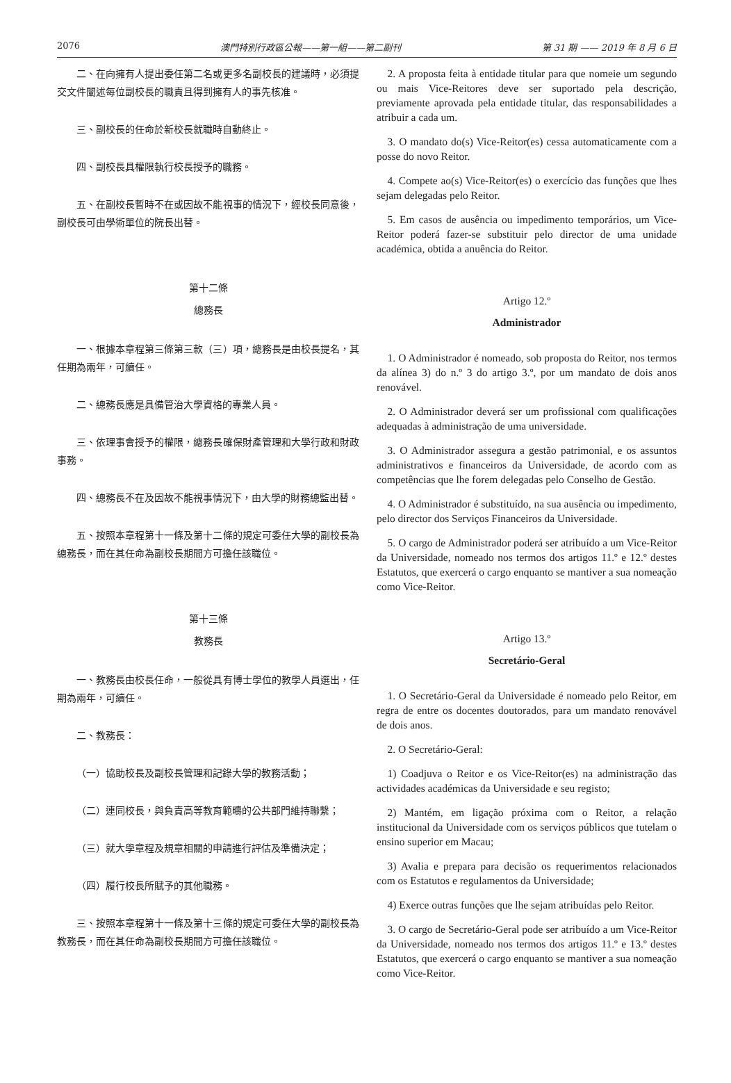2076 澳門特別行政區公報——第一組——第二副刊 第 31 期 —— 2019 年 8 月 6 日
二、在向擁有人提出委任第二名或更多名副校長的建議時，必須提交文件闡述每位副校長的職責且得到擁有人的事先核准。
三、副校長的任命於新校長就職時自動終止。
四、副校長具權限執行校長授予的職務。
五、在副校長暫時不在或因故不能視事的情況下，經校長同意後，副校長可由學術單位的院長出替。
第十二條
總務長
一、根據本章程第三條第三款（三）項，總務長是由校長提名，其任期為兩年，可續任。
二、總務長應是具備管治大學資格的專業人員。
三、依理事會授予的權限，總務長確保財產管理和大學行政和財政事務。
四、總務長不在及因故不能視事情況下，由大學的財務總監出替。
五、按照本章程第十一條及第十二條的規定可委任大學的副校長為總務長，而在其任命為副校長期間方可擔任該職位。
第十三條
教務長
一、教務長由校長任命，一般從具有博士學位的教學人員選出，任期為兩年，可續任。
二、教務長：
（一）協助校長及副校長管理和記錄大學的教務活動；
（二）連同校長，與負責高等教育範疇的公共部門維持聯繫；
（三）就大學章程及規章相關的申請進行評估及準備決定；
（四）履行校長所賦予的其他職務。
三、按照本章程第十一條及第十三條的規定可委任大學的副校長為教務長，而在其任命為副校長期間方可擔任該職位。
2. A proposta feita à entidade titular para que nomeie um segundo ou mais Vice-Reitores deve ser suportado pela descrição, previamente aprovada pela entidade titular, das responsabilidades a atribuir a cada um.
3. O mandato do(s) Vice-Reitor(es) cessa automaticamente com a posse do novo Reitor.
4. Compete ao(s) Vice-Reitor(es) o exercício das funções que lhes sejam delegadas pelo Reitor.
5. Em casos de ausência ou impedimento temporários, um Vice-Reitor poderá fazer-se substituir pelo director de uma unidade académica, obtida a anuência do Reitor.
Artigo 12.º
Administrador
1. O Administrador é nomeado, sob proposta do Reitor, nos termos da alínea 3) do n.º 3 do artigo 3.º, por um mandato de dois anos renovável.
2. O Administrador deverá ser um profissional com qualificações adequadas à administração de uma universidade.
3. O Administrador assegura a gestão patrimonial, e os assuntos administrativos e financeiros da Universidade, de acordo com as competências que lhe forem delegadas pelo Conselho de Gestão.
4. O Administrador é substituído, na sua ausência ou impedimento, pelo director dos Serviços Financeiros da Universidade.
5. O cargo de Administrador poderá ser atribuído a um Vice-Reitor da Universidade, nomeado nos termos dos artigos 11.º e 12.º destes Estatutos, que exercerá o cargo enquanto se mantiver a sua nomeação como Vice-Reitor.
Artigo 13.º
Secretário-Geral
1. O Secretário-Geral da Universidade é nomeado pelo Reitor, em regra de entre os docentes doutorados, para um mandato renovável de dois anos.
2. O Secretário-Geral:
1) Coadjuva o Reitor e os Vice-Reitor(es) na administração das actividades académicas da Universidade e seu registo;
2) Mantém, em ligação próxima com o Reitor, a relação institucional da Universidade com os serviços públicos que tutelam o ensino superior em Macau;
3) Avalia e prepara para decisão os requerimentos relacionados com os Estatutos e regulamentos da Universidade;
4) Exerce outras funções que lhe sejam atribuídas pelo Reitor.
3. O cargo de Secretário-Geral pode ser atribuído a um Vice-Reitor da Universidade, nomeado nos termos dos artigos 11.º e 13.º destes Estatutos, que exercerá o cargo enquanto se mantiver a sua nomeação como Vice-Reitor.